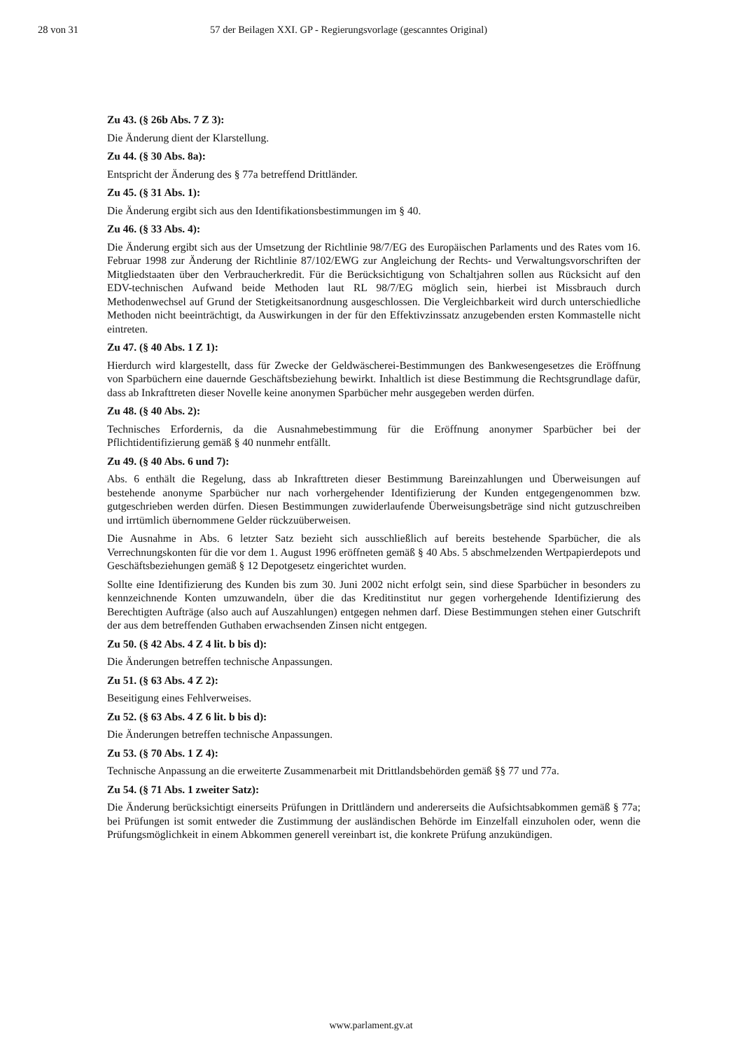28 von 31 57 der Beilagen XXI. GP - Regierungsvorlage (gescanntes Original)
Zu 43. (§ 26b Abs. 7 Z 3):
Die Änderung dient der Klarstellung.
Zu 44. (§ 30 Abs. 8a):
Entspricht der Änderung des § 77a betreffend Drittländer.
Zu 45. (§ 31 Abs. 1):
Die Änderung ergibt sich aus den Identifikationsbestimmungen im § 40.
Zu 46. (§ 33 Abs. 4):
Die Änderung ergibt sich aus der Umsetzung der Richtlinie 98/7/EG des Europäischen Parlaments und des Rates vom 16. Februar 1998 zur Änderung der Richtlinie 87/102/EWG zur Angleichung der Rechts- und Verwaltungsvorschriften der Mitgliedstaaten über den Verbraucherkredit. Für die Berücksichtigung von Schaltjahren sollen aus Rücksicht auf den EDV-technischen Aufwand beide Methoden laut RL 98/7/EG möglich sein, hierbei ist Missbrauch durch Methodenwechsel auf Grund der Stetigkeitsanordnung ausgeschlossen. Die Vergleichbarkeit wird durch unterschiedliche Methoden nicht beeinträchtigt, da Auswirkungen in der für den Effektivzinssatz anzugebenden ersten Kommastelle nicht eintreten.
Zu 47. (§ 40 Abs. 1 Z 1):
Hierdurch wird klargestellt, dass für Zwecke der Geldwäscherei-Bestimmungen des Bankwesengesetzes die Eröffnung von Sparbüchern eine dauernde Geschäftsbeziehung bewirkt. Inhaltlich ist diese Bestimmung die Rechtsgrundlage dafür, dass ab Inkrafttreten dieser Novelle keine anonymen Sparbücher mehr ausgegeben werden dürfen.
Zu 48. (§ 40 Abs. 2):
Technisches Erfordernis, da die Ausnahmebestimmung für die Eröffnung anonymer Sparbücher bei der Pflichtidentifizierung gemäß § 40 nunmehr entfällt.
Zu 49. (§ 40 Abs. 6 und 7):
Abs. 6 enthält die Regelung, dass ab Inkrafttreten dieser Bestimmung Bareinzahlungen und Überweisungen auf bestehende anonyme Sparbücher nur nach vorhergehender Identifizierung der Kunden entgegengenommen bzw. gutgeschrieben werden dürfen. Diesen Bestimmungen zuwiderlaufende Überweisungsbeträge sind nicht gutzuschreiben und irrtümlich übernommene Gelder rückzuüberweisen.
Die Ausnahme in Abs. 6 letzter Satz bezieht sich ausschließlich auf bereits bestehende Sparbücher, die als Verrechnungskonten für die vor dem 1. August 1996 eröffneten gemäß § 40 Abs. 5 abschmelzenden Wertpapierdepots und Geschäftsbeziehungen gemäß § 12 Depotgesetz eingerichtet wurden.
Sollte eine Identifizierung des Kunden bis zum 30. Juni 2002 nicht erfolgt sein, sind diese Sparbücher in besonders zu kennzeichnende Konten umzuwandeln, über die das Kreditinstitut nur gegen vorhergehende Identifizierung des Berechtigten Aufträge (also auch auf Auszahlungen) entgegen nehmen darf. Diese Bestimmungen stehen einer Gutschrift der aus dem betreffenden Guthaben erwachsenden Zinsen nicht entgegen.
Zu 50. (§ 42 Abs. 4 Z 4 lit. b bis d):
Die Änderungen betreffen technische Anpassungen.
Zu 51. (§ 63 Abs. 4 Z 2):
Beseitigung eines Fehlverweises.
Zu 52. (§ 63 Abs. 4 Z 6 lit. b bis d):
Die Änderungen betreffen technische Anpassungen.
Zu 53. (§ 70 Abs. 1 Z 4):
Technische Anpassung an die erweiterte Zusammenarbeit mit Drittlandsbehörden gemäß §§ 77 und 77a.
Zu 54. (§ 71 Abs. 1 zweiter Satz):
Die Änderung berücksichtigt einerseits Prüfungen in Drittländern und andererseits die Aufsichtsabkommen gemäß § 77a; bei Prüfungen ist somit entweder die Zustimmung der ausländischen Behörde im Einzelfall einzuholen oder, wenn die Prüfungsmöglichkeit in einem Abkommen generell vereinbart ist, die konkrete Prüfung anzukündigen.
www.parlament.gv.at